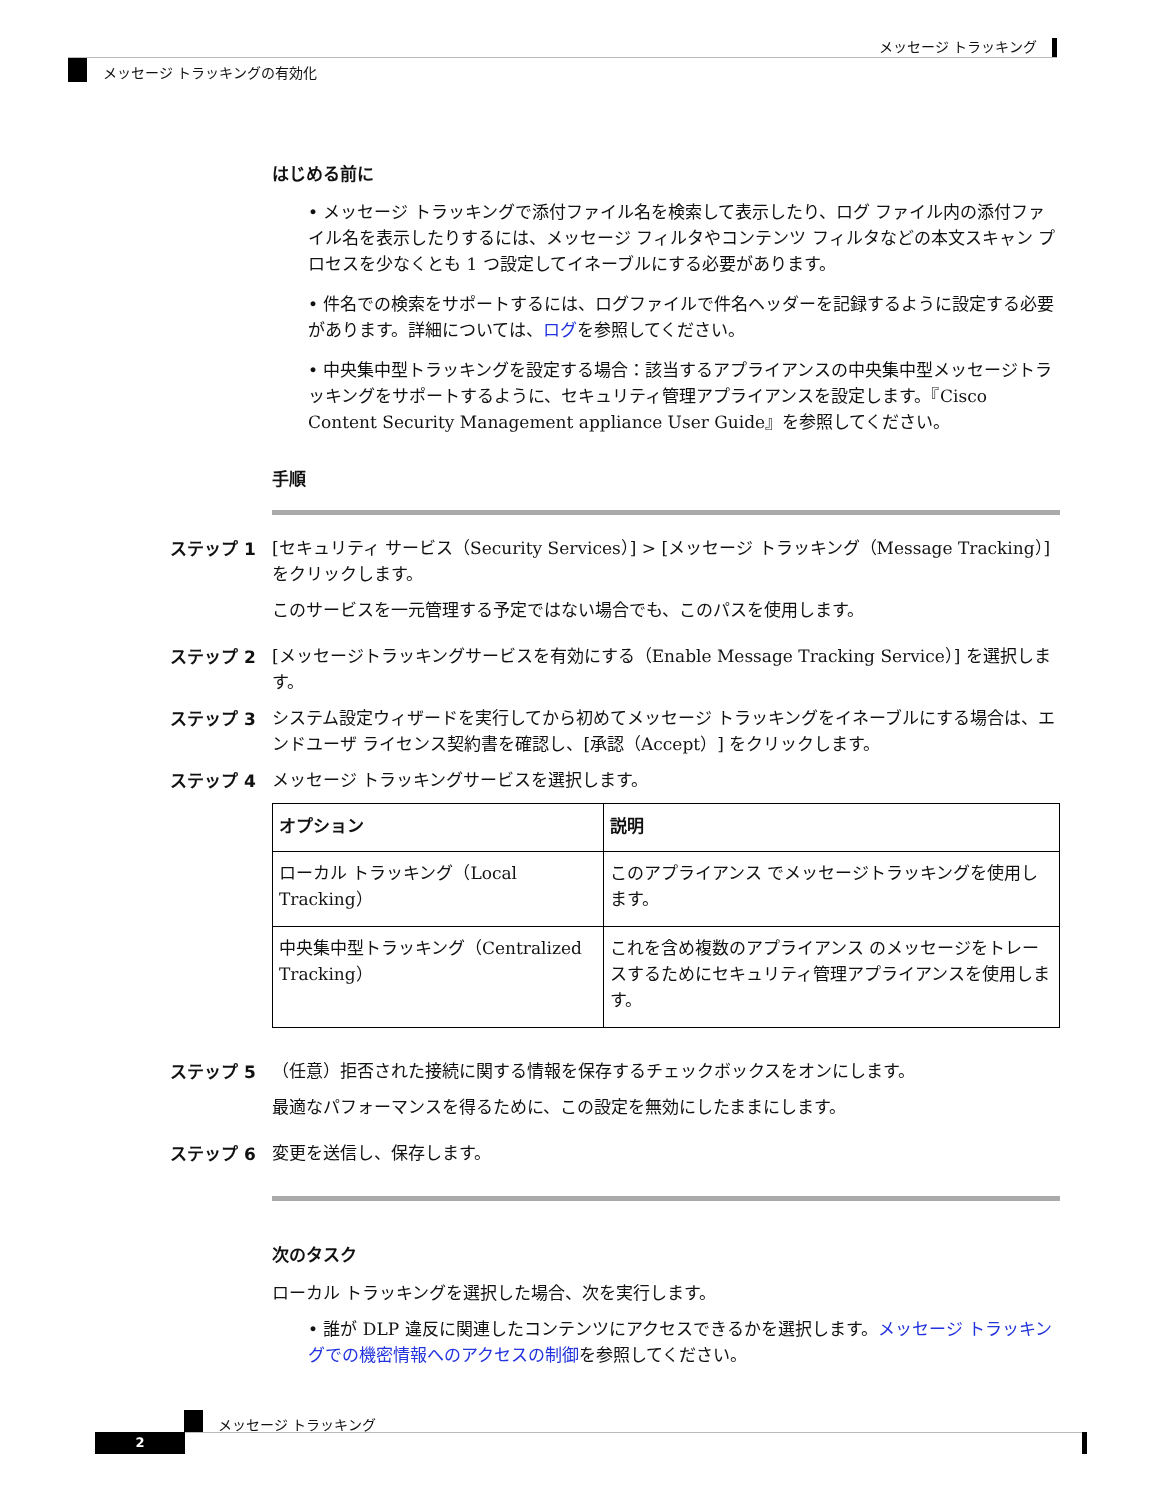メッセージ トラッキング
メッセージ トラッキングの有効化
はじめる前に
• メッセージ トラッキングで添付ファイル名を検索して表示したり、ログ ファイル内の添付ファイル名を表示したりするには、メッセージ フィルタやコンテンツ フィルタなどの本文スキャン プロセスを少なくとも 1 つ設定してイネーブルにする必要があります。
• 件名での検索をサポートするには、ログファイルで件名ヘッダーを記録するように設定する必要があります。詳細については、ログを参照してください。
• 中央集中型トラッキングを設定する場合：該当するアプライアンスの中央集中型メッセージトラッキングをサポートするように、セキュリティ管理アプライアンスを設定します。『Cisco Content Security Management appliance User Guide』を参照してください。
手順
ステップ 1 [セキュリティ サービス（Security Services）] > [メッセージ トラッキング（Message Tracking）] をクリックします。
このサービスを一元管理する予定ではない場合でも、このパスを使用します。
ステップ 2 [メッセージトラッキングサービスを有効にする（Enable Message Tracking Service）] を選択します。
ステップ 3 システム設定ウィザードを実行してから初めてメッセージ トラッキングをイネーブルにする場合は、エンドユーザ ライセンス契約書を確認し、[承認（Accept）] をクリックします。
ステップ 4 メッセージ トラッキングサービスを選択します。
| オプション | 説明 |
| --- | --- |
| ローカル トラッキング（Local Tracking） | このアプライアンス でメッセージトラッキングを使用します。 |
| 中央集中型トラッキング（Centralized Tracking） | これを含め複数のアプライアンス のメッセージをトレースするためにセキュリティ管理アプライアンスを使用します。 |
ステップ 5 （任意）拒否された接続に関する情報を保存するチェックボックスをオンにします。
最適なパフォーマンスを得るために、この設定を無効にしたままにします。
ステップ 6 変更を送信し、保存します。
次のタスク
ローカル トラッキングを選択した場合、次を実行します。
• 誰が DLP 違反に関連したコンテンツにアクセスできるかを選択します。メッセージ トラッキングでの機密情報へのアクセスの制御を参照してください。
メッセージ トラッキング
2